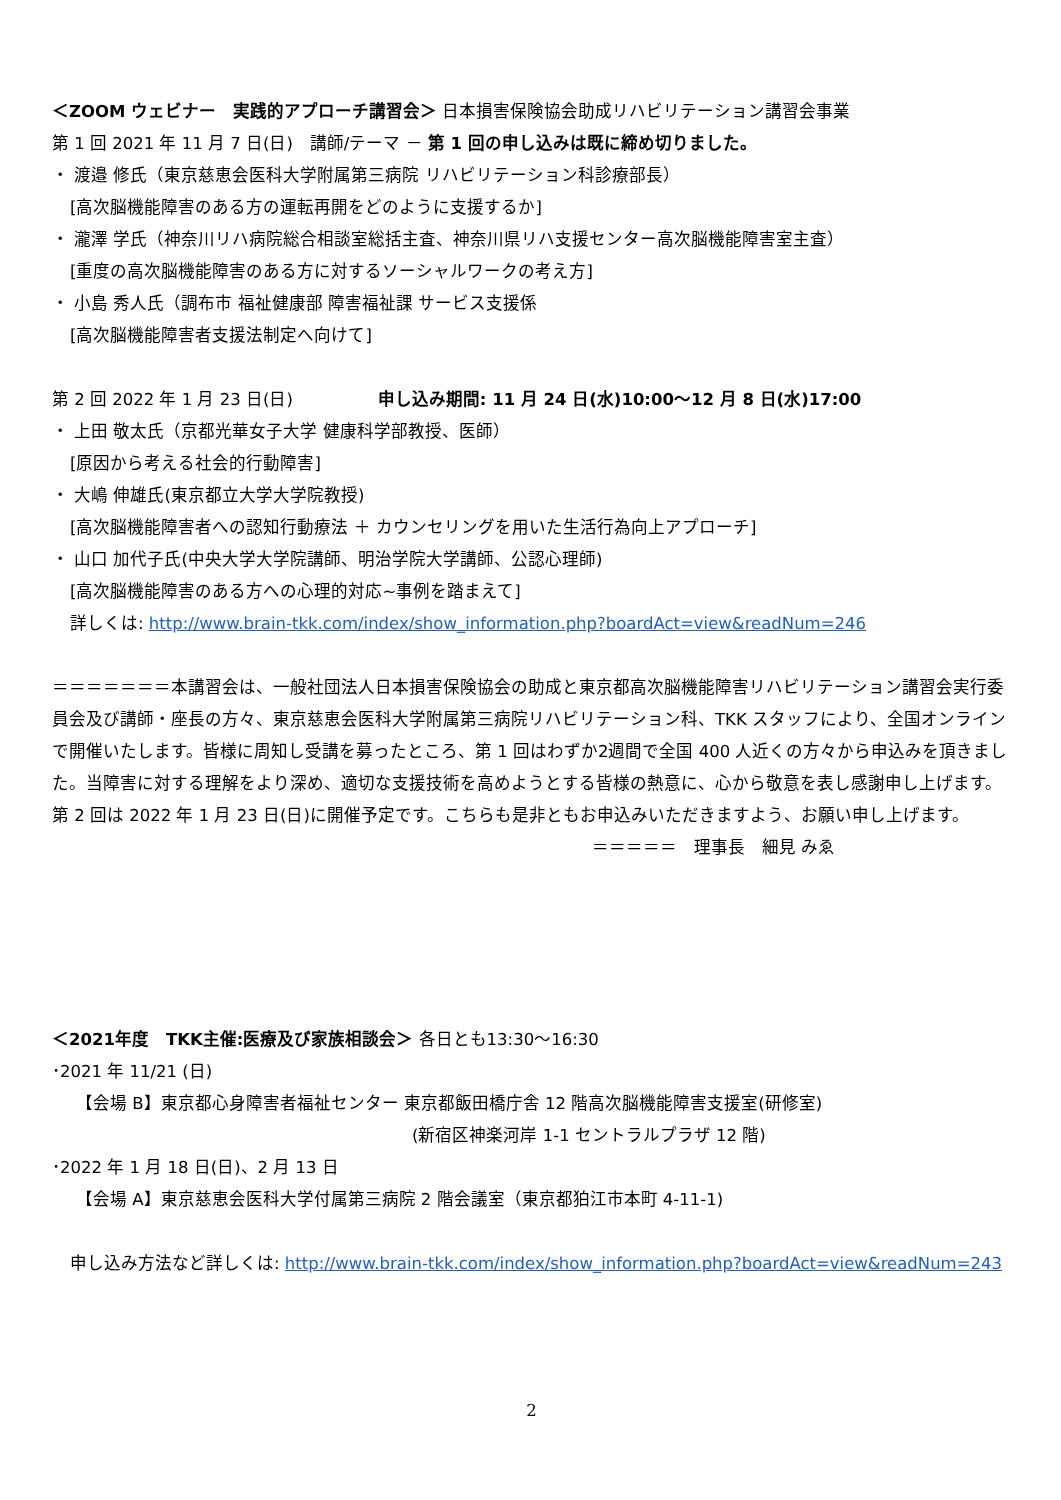＜ZOOM ウェビナー　実践的アプローチ講習会＞ 日本損害保険協会助成リハビリテーション講習会事業
第 1 回 2021 年 11 月 7 日(日)　講師/テーマ － 第 1 回の申し込みは既に締め切りました。
・ 渡邉 修氏（東京慈恵会医科大学附属第三病院 リハビリテーション科診療部長）
[高次脳機能障害のある方の運転再開をどのように支援するか]
・ 瀧澤 学氏（神奈川リハ病院総合相談室総括主査、神奈川県リハ支援センター高次脳機能障害室主査）
[重度の高次脳機能障害のある方に対するソーシャルワークの考え方]
・ 小島 秀人氏（調布市 福祉健康部 障害福祉課 サービス支援係
[高次脳機能障害者支援法制定へ向けて]
第 2 回 2022 年 1 月 23 日(日)　　　　　申し込み期間: 11 月 24 日(水)10:00～12 月 8 日(水)17:00
・ 上田 敬太氏（京都光華女子大学 健康科学部教授、医師）
[原因から考える社会的行動障害]
・ 大嶋 伸雄氏(東京都立大学大学院教授)
[高次脳機能障害者への認知行動療法 ＋ カウンセリングを用いた生活行為向上アプローチ]
・ 山口 加代子氏(中央大学大学院講師、明治学院大学講師、公認心理師)
[高次脳機能障害のある方への心理的対応~事例を踏まえて]
詳しくは: http://www.brain-tkk.com/index/show_information.php?boardAct=view&readNum=246
＝＝＝＝＝＝＝本講習会は、一般社団法人日本損害保険協会の助成と東京都高次脳機能障害リハビリテーション講習会実行委員会及び講師・座長の方々、東京慈恵会医科大学附属第三病院リハビリテーション科、TKK スタッフにより、全国オンラインで開催いたします。皆様に周知し受講を募ったところ、第 1 回はわずか2週間で全国 400 人近くの方々から申込みを頂きました。当障害に対する理解をより深め、適切な支援技術を高めようとする皆様の熱意に、心から敬意を表し感謝申し上げます。第 2 回は 2022 年 1 月 23 日(日)に開催予定です。こちらも是非ともお申込みいただきますよう、お願い申し上げます。 ＝＝＝＝＝　理事長　細見 みゑ
＜2021年度　TKK主催:医療及び家族相談会＞ 各日とも13:30～16:30
･2021 年 11/21 (日)
【会場 B】東京都心身障害者福祉センター 東京都飯田橋庁舎 12 階高次脳機能障害支援室(研修室)
(新宿区神楽河岸 1-1 セントラルプラザ 12 階)
･2022 年 1 月 18 日(日)、2 月 13 日
【会場 A】東京慈恵会医科大学付属第三病院 2 階会議室（東京都狛江市本町 4-11-1)
申し込み方法など詳しくは: http://www.brain-tkk.com/index/show_information.php?boardAct=view&readNum=243
2